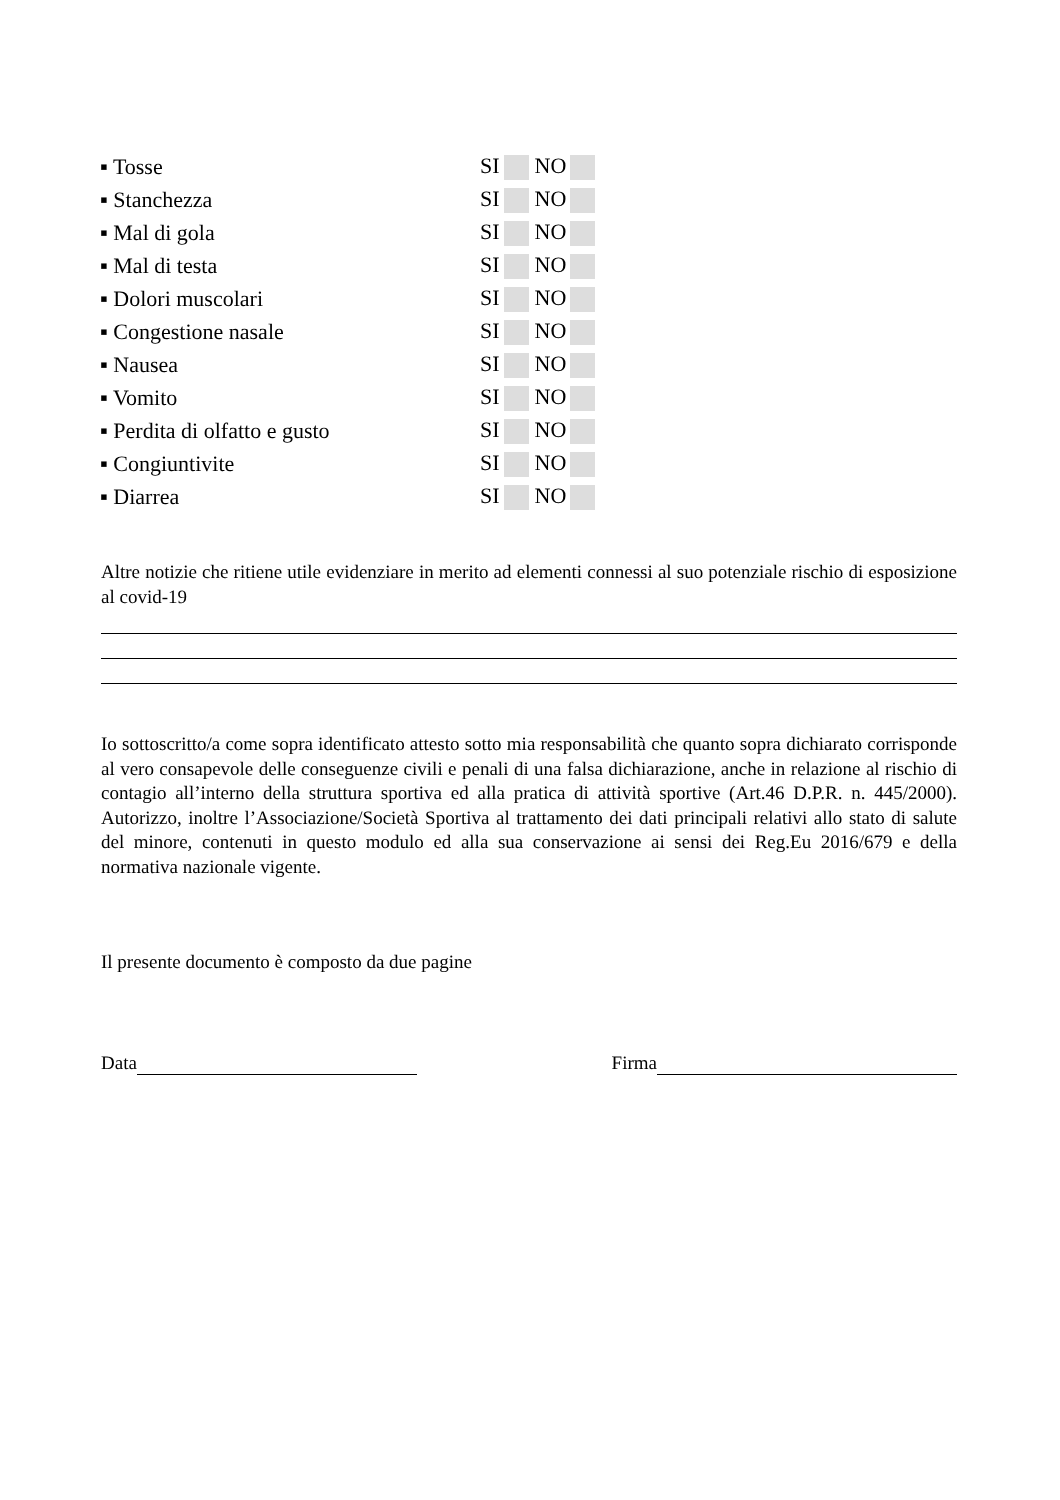▪ Tosse SI NO
▪ Stanchezza SI NO
▪ Mal di gola SI NO
▪ Mal di testa SI NO
▪ Dolori muscolari SI NO
▪ Congestione nasale SI NO
▪ Nausea SI NO
▪ Vomito SI NO
▪ Perdita di olfatto e gusto SI NO
▪ Congiuntivite SI NO
▪ Diarrea SI NO
Altre notizie che ritiene utile evidenziare in merito ad elementi connessi al suo potenziale rischio di esposizione al covid-19
Io sottoscritto/a come sopra identificato attesto sotto mia responsabilità che quanto sopra dichiarato corrisponde al vero consapevole delle conseguenze civili e penali di una falsa dichiarazione, anche in relazione al rischio di contagio all’interno della struttura sportiva ed alla pratica di attività sportive (Art.46 D.P.R. n. 445/2000). Autorizzo, inoltre l’Associazione/Società Sportiva al trattamento dei dati principali relativi allo stato di salute del minore, contenuti in questo modulo ed alla sua conservazione ai sensi dei Reg.Eu 2016/679 e della normativa nazionale vigente.
Il presente documento è composto da due pagine
Data Firma